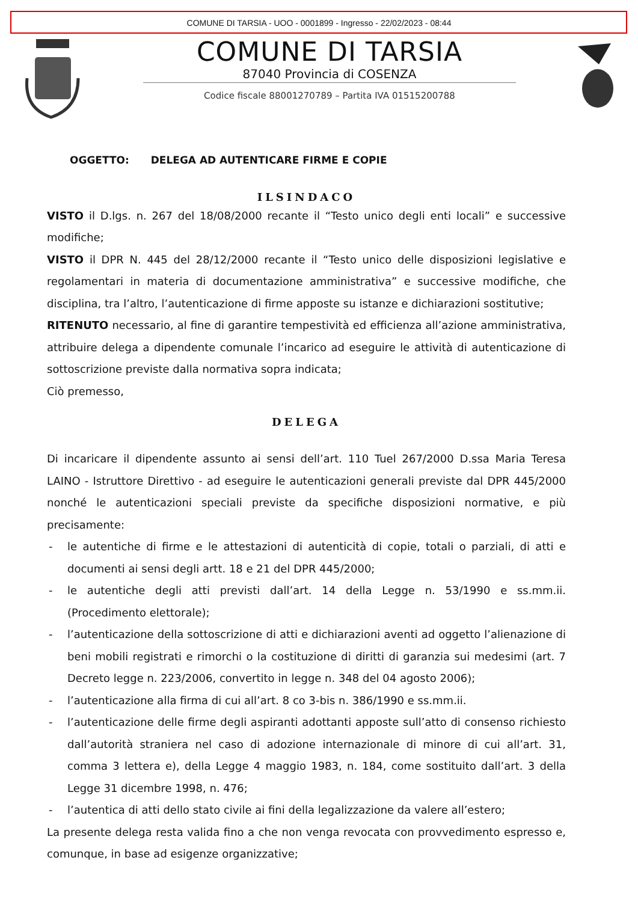COMUNE DI TARSIA - UOO - 0001899 - Ingresso - 22/02/2023 - 08:44
COMUNE DI TARSIA
87040 Provincia di COSENZA
Codice fiscale 88001270789 – Partita IVA 01515200788
OGGETTO: DELEGA AD AUTENTICARE FIRME E COPIE
ILSINDACO
VISTO il D.lgs. n. 267 del 18/08/2000 recante il “Testo unico degli enti locali” e successive modifiche;
VISTO il DPR N. 445 del 28/12/2000 recante il “Testo unico delle disposizioni legislative e regolamentari in materia di documentazione amministrativa” e successive modifiche, che disciplina, tra l’altro, l’autenticazione di firme apposte su istanze e dichiarazioni sostitutive;
RITENUTO necessario, al fine di garantire tempestività ed efficienza all’azione amministrativa, attribuire delega a dipendente comunale l’incarico ad eseguire le attività di autenticazione di sottoscrizione previste dalla normativa sopra indicata;
Ciò premesso,
DELEGA
Di incaricare il dipendente assunto ai sensi dell’art. 110 Tuel 267/2000 D.ssa Maria Teresa LAINO - Istruttore Direttivo - ad eseguire le autenticazioni generali previste dal DPR 445/2000 nonché le autenticazioni speciali previste da specifiche disposizioni normative, e più precisamente:
- le autentiche di firme e le attestazioni di autenticità di copie, totali o parziali, di atti e documenti ai sensi degli artt. 18 e 21 del DPR 445/2000;
- le autentiche degli atti previsti dall’art. 14 della Legge n. 53/1990 e ss.mm.ii. (Procedimento elettorale);
- l’autenticazione della sottoscrizione di atti e dichiarazioni aventi ad oggetto l’alienazione di beni mobili registrati e rimorchi o la costituzione di diritti di garanzia sui medesimi (art. 7 Decreto legge n. 223/2006, convertito in legge n. 348 del 04 agosto 2006);
- l’autenticazione alla firma di cui all’art. 8 co 3-bis n. 386/1990 e ss.mm.ii.
- l’autenticazione delle firme degli aspiranti adottanti apposte sull’atto di consenso richiesto dall’autorità straniera nel caso di adozione internazionale di minore di cui all’art. 31, comma 3 lettera e), della Legge 4 maggio 1983, n. 184, come sostituito dall’art. 3 della Legge 31 dicembre 1998, n. 476;
- l’autentica di atti dello stato civile ai fini della legalizzazione da valere all’estero;
La presente delega resta valida fino a che non venga revocata con provvedimento espresso e, comunque, in base ad esigenze organizzative;